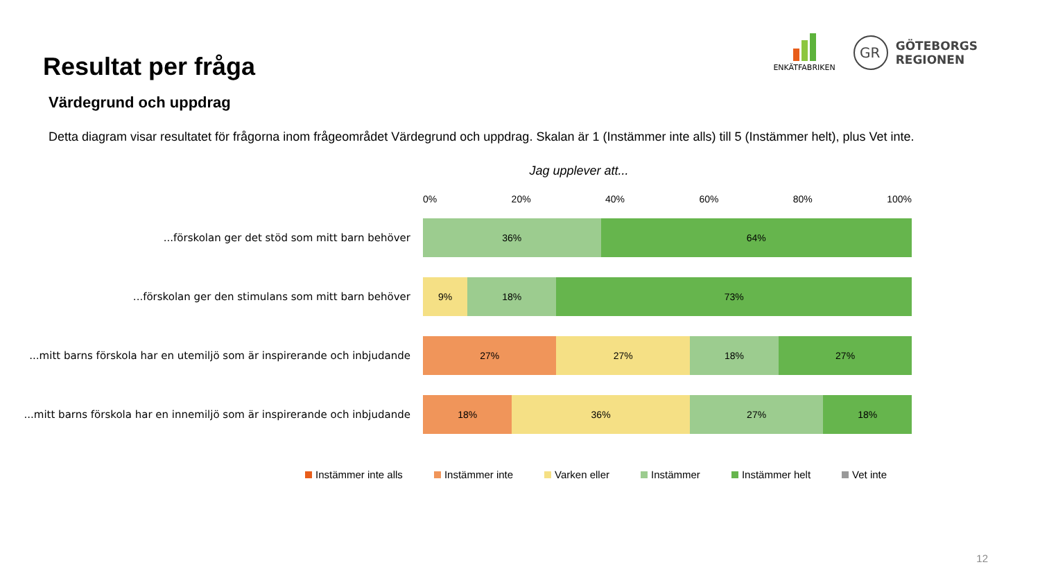Resultat per fråga
ENKÄTFABRIKEN
GR
GÖTEBORGS
REGIONEN
Värdegrund och uppdrag
Detta diagram visar resultatet för frågorna inom frågeområdet Värdegrund och uppdrag. Skalan är 1 (Instämmer inte alls) till 5 (Instämmer helt), plus Vet inte.
Jag upplever att...
0% 20% 40% 60% 80% 100%
...förskolan ger det stöd som mitt barn behöver
36% 64%
...förskolan ger den stimulans som mitt barn behöver
9% 18% 73%
...mitt barns förskola har en utemiljö som är inspirerande och inbjudande
27% 27% 18% 27%
...mitt barns förskola har en innemiljö som är inspirerande och inbjudande
18% 36% 27% 18%
Instämmer inte alls Instämmer inte Varken eller Instämmer Instämmer helt Vet inte
12